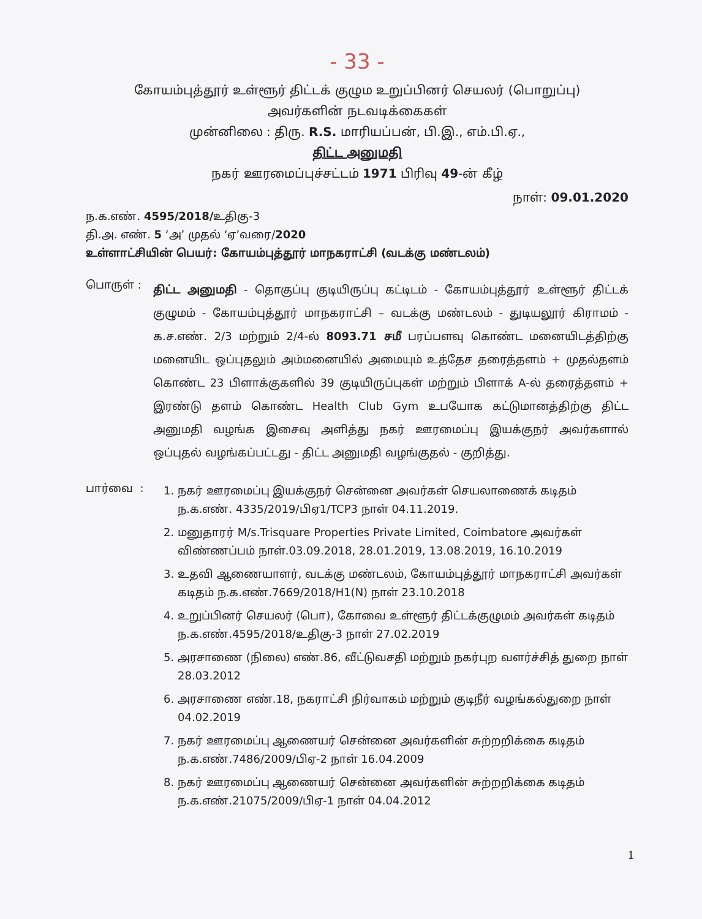- 33 -
கோயம்புத்தூர் உள்ளூர் திட்டக் குழும உறுப்பினர் செயலர் (பொறுப்பு)
அவர்களின் நடவடிக்கைகள்
முன்னிலை : திரு. R.S. மாரியப்பன், பி.இ., எம்.பி.ஏ.,
திட்ட அனுமதி
நகர் ஊரமைப்புச்சட்டம் 1971 பிரிவு 49-ன் கீழ்
நாள்: 09.01.2020
ந.க.எண். 4595/2018/உதிகு-3
தி.அ. எண். 5 ‘அ’ முதல் ‘ஏ’வரை/2020
உள்ளாட்சியின் பெயர்: கோயம்புத்தூர் மாநகராட்சி (வடக்கு மண்டலம்)
பொருள் :
திட்ட அனுமதி - தொகுப்பு குடியிருப்பு கட்டிடம் - கோயம்புத்தூர் உள்ளூர் திட்டக் குழுமம் - கோயம்புத்தூர் மாநகராட்சி – வடக்கு மண்டலம் - துடியலூர் கிராமம் - க.ச.எண். 2/3 மற்றும் 2/4-ல் 8093.71 சமீ பரப்பளவு கொண்ட மனையிடத்திற்கு மனையிட ஒப்புதலும் அம்மனையில் அமையும் உத்தேச தரைத்தளம் + முதல்தளம் கொண்ட 23 பிளாக்குகளில் 39 குடியிருப்புகள் மற்றும் பிளாக் A-ல் தரைத்தளம் + இரண்டு தளம் கொண்ட Health Club Gym உபயோக கட்டுமானத்திற்கு திட்ட அனுமதி வழங்க இசைவு அளித்து நகர் ஊரமைப்பு இயக்குநர் அவர்களால் ஒப்புதல் வழங்கப்பட்டது - திட்ட அனுமதி வழங்குதல் - குறித்து.
பார்வை :
1. நகர் ஊரமைப்பு இயக்குநர் சென்னை அவர்கள் செயலாணைக் கடிதம் ந.க.எண். 4335/2019/பிஏ1/TCP3 நாள் 04.11.2019.
2. மனுதாரர் M/s.Trisquare Properties Private Limited, Coimbatore அவர்கள் விண்ணப்பம் நாள்.03.09.2018, 28.01.2019, 13.08.2019, 16.10.2019
3. உதவி ஆணையாளர், வடக்கு மண்டலம், கோயம்புத்தூர் மாநகராட்சி அவர்கள் கடிதம் ந.க.எண்.7669/2018/H1(N) நாள் 23.10.2018
4. உறுப்பினர் செயலர் (பொ), கோவை உள்ளூர் திட்டக்குழுமம் அவர்கள் கடிதம் ந.க.எண்.4595/2018/உதிகு-3 நாள் 27.02.2019
5. அரசாணை (நிலை) எண்.86, வீட்டுவசதி மற்றும் நகர்புற வளர்ச்சித் துறை நாள் 28.03.2012
6. அரசாணை எண்.18, நகராட்சி நிர்வாகம் மற்றும் குடிநீர் வழங்கல்துறை நாள் 04.02.2019
7. நகர் ஊரமைப்பு ஆணையர் சென்னை அவர்களின் சுற்றறிக்கை கடிதம் ந.க.எண்.7486/2009/பிஏ-2 நாள் 16.04.2009
8. நகர் ஊரமைப்பு ஆணையர் சென்னை அவர்களின் சுற்றறிக்கை கடிதம் ந.க.எண்.21075/2009/பிஏ-1 நாள் 04.04.2012
1